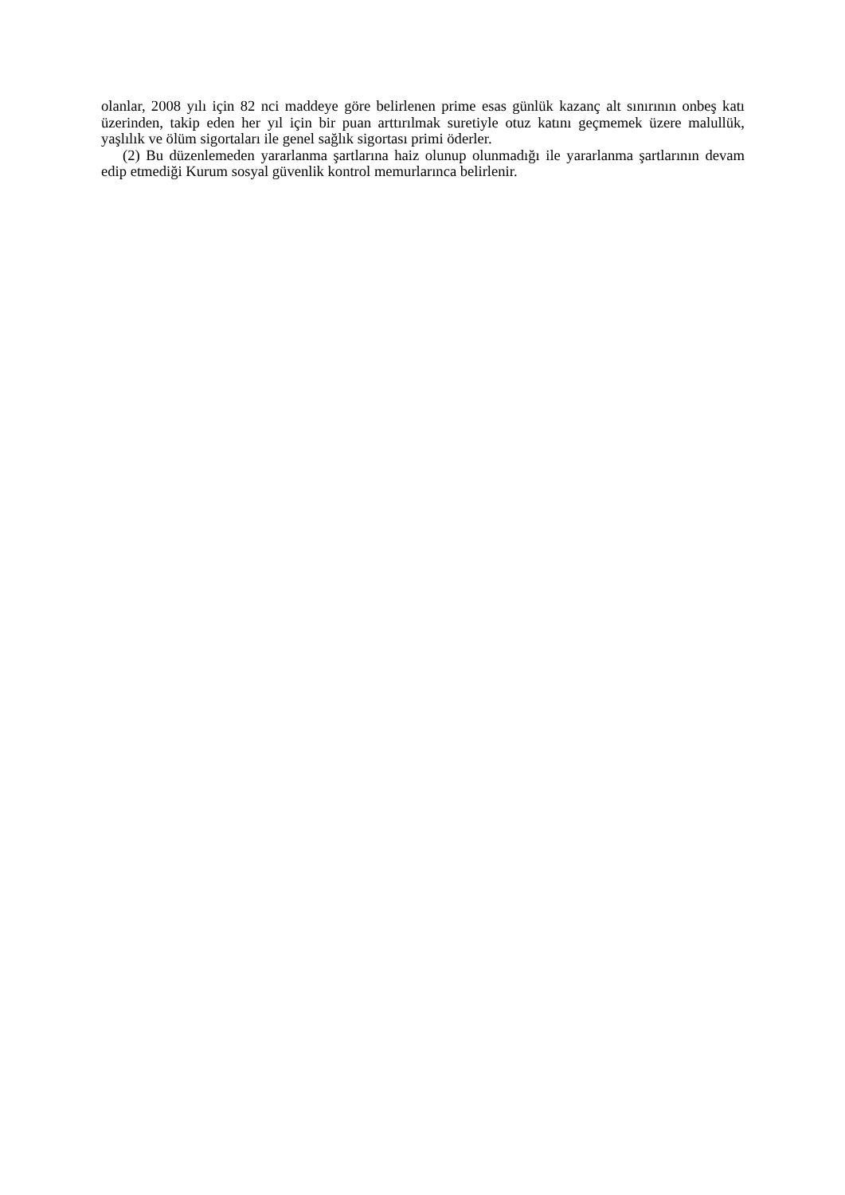olanlar, 2008 yılı için 82 nci maddeye göre belirlenen prime esas günlük kazanç alt sınırının onbeş katı üzerinden, takip eden her yıl için bir puan arttırılmak suretiyle otuz katını geçmemek üzere malullük, yaşlılık ve ölüm sigortaları ile genel sağlık sigortası primi öderler.
(2) Bu düzenlemeden yararlanma şartlarına haiz olunup olunmadığı ile yararlanma şartlarının devam edip etmediği Kurum sosyal güvenlik kontrol memurlarınca belirlenir.